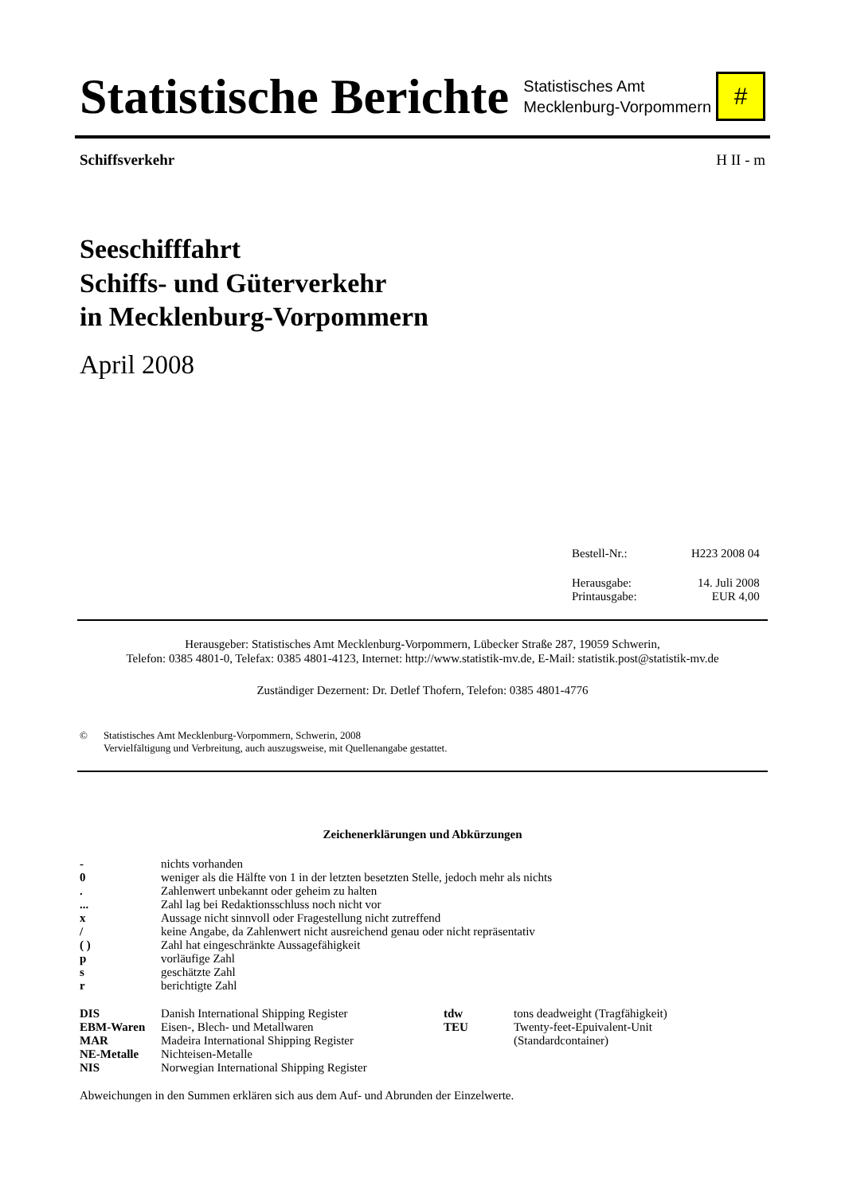Statistische Berichte
Statistisches Amt
Mecklenburg-Vorpommern
#
Schiffsverkehr H II - m
Seeschifffahrt
Schiffs- und Güterverkehr
in Mecklenburg-Vorpommern
April 2008
| Bestell-Nr.: | H223 2008 04 |
| Herausgabe: | 14. Juli 2008 |
| Printausgabe: | EUR 4,00 |
Herausgeber: Statistisches Amt Mecklenburg-Vorpommern, Lübecker Straße 287, 19059 Schwerin,
Telefon: 0385 4801-0, Telefax: 0385 4801-4123, Internet: http://www.statistik-mv.de, E-Mail: statistik.post@statistik-mv.de
Zuständiger Dezernent: Dr. Detlef Thofern, Telefon: 0385 4801-4776
© Statistisches Amt Mecklenburg-Vorpommern, Schwerin, 2008
Vervielfältigung und Verbreitung, auch auszugsweise, mit Quellenangabe gestattet.
Zeichenerklärungen und Abkürzungen
| - | nichts vorhanden |
| 0 | weniger als die Hälfte von 1 in der letzten besetzten Stelle, jedoch mehr als nichts |
| . | Zahlenwert unbekannt oder geheim zu halten |
| ... | Zahl lag bei Redaktionsschluss noch nicht vor |
| x | Aussage nicht sinnvoll oder Fragestellung nicht zutreffend |
| / | keine Angabe, da Zahlenwert nicht ausreichend genau oder nicht repräsentativ |
| ( ) | Zahl hat eingeschränkte Aussagefähigkeit |
| p | vorläufige Zahl |
| s | geschätzte Zahl |
| r | berichtigte Zahl |
| DIS | Danish International Shipping Register | tdw | tons deadweight (Tragfähigkeit) |
| EBM-Waren | Eisen-, Blech- und Metallwaren | TEU | Twenty-feet-Epuivalent-Unit |
| MAR | Madeira International Shipping Register | | (Standardcontainer) |
| NE-Metalle | Nichteisen-Metalle | | |
| NIS | Norwegian International Shipping Register | | |
Abweichungen in den Summen erklären sich aus dem Auf- und Abrunden der Einzelwerte.